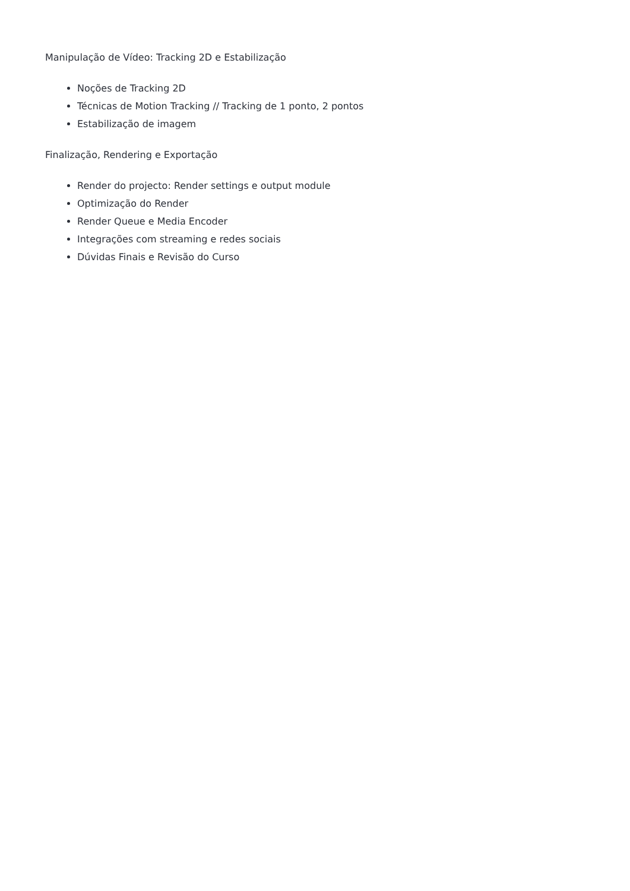Manipulação de Vídeo: Tracking 2D e Estabilização
Noções de Tracking 2D
Técnicas de Motion Tracking // Tracking de 1 ponto, 2 pontos
Estabilização de imagem
Finalização, Rendering e Exportação
Render do projecto: Render settings e output module
Optimização do Render
Render Queue e Media Encoder
Integrações com streaming e redes sociais
Dúvidas Finais e Revisão do Curso